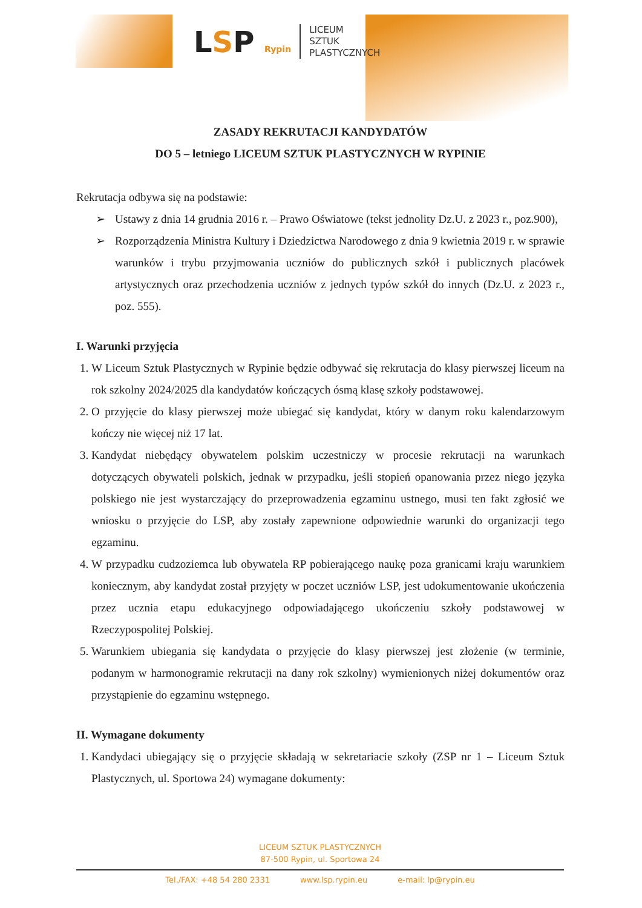LSP Rypin
LICEUM
SZTUK
PLASTYCZNYCH
ZASADY REKRUTACJI KANDYDATÓW
DO 5 – letniego LICEUM SZTUK PLASTYCZNYCH W RYPINIE
Rekrutacja odbywa się na podstawie:
➢ Ustawy z dnia 14 grudnia 2016 r. – Prawo Oświatowe (tekst jednolity Dz.U. z 2023 r., poz.900),
➢ Rozporządzenia Ministra Kultury i Dziedzictwa Narodowego z dnia 9 kwietnia 2019 r. w sprawie warunków i trybu przyjmowania uczniów do publicznych szkół i publicznych placówek artystycznych oraz przechodzenia uczniów z jednych typów szkół do innych (Dz.U. z 2023 r., poz. 555).
I. Warunki przyjęcia
1. W Liceum Sztuk Plastycznych w Rypinie będzie odbywać się rekrutacja do klasy pierwszej liceum na rok szkolny 2024/2025 dla kandydatów kończących ósmą klasę szkoły podstawowej.
2. O przyjęcie do klasy pierwszej może ubiegać się kandydat, który w danym roku kalendarzowym kończy nie więcej niż 17 lat.
3. Kandydat niebędący obywatelem polskim uczestniczy w procesie rekrutacji na warunkach dotyczących obywateli polskich, jednak w przypadku, jeśli stopień opanowania przez niego języka polskiego nie jest wystarczający do przeprowadzenia egzaminu ustnego, musi ten fakt zgłosić we wniosku o przyjęcie do LSP, aby zostały zapewnione odpowiednie warunki do organizacji tego egzaminu.
4. W przypadku cudzoziemca lub obywatela RP pobierającego naukę poza granicami kraju warunkiem koniecznym, aby kandydat został przyjęty w poczet uczniów LSP, jest udokumentowanie ukończenia przez ucznia etapu edukacyjnego odpowiadającego ukończeniu szkoły podstawowej w Rzeczypospolitej Polskiej.
5. Warunkiem ubiegania się kandydata o przyjęcie do klasy pierwszej jest złożenie (w terminie, podanym w harmonogramie rekrutacji na dany rok szkolny) wymienionych niżej dokumentów oraz przystąpienie do egzaminu wstępnego.
II. Wymagane dokumenty
1. Kandydaci ubiegający się o przyjęcie składają w sekretariacie szkoły (ZSP nr 1 – Liceum Sztuk Plastycznych, ul. Sportowa 24) wymagane dokumenty:
LICEUM SZTUK PLASTYCZNYCH
87-500 Rypin, ul. Sportowa 24
Tel./FAX: +48 54 280 2331 www.lsp.rypin.eu e-mail: lp@rypin.eu